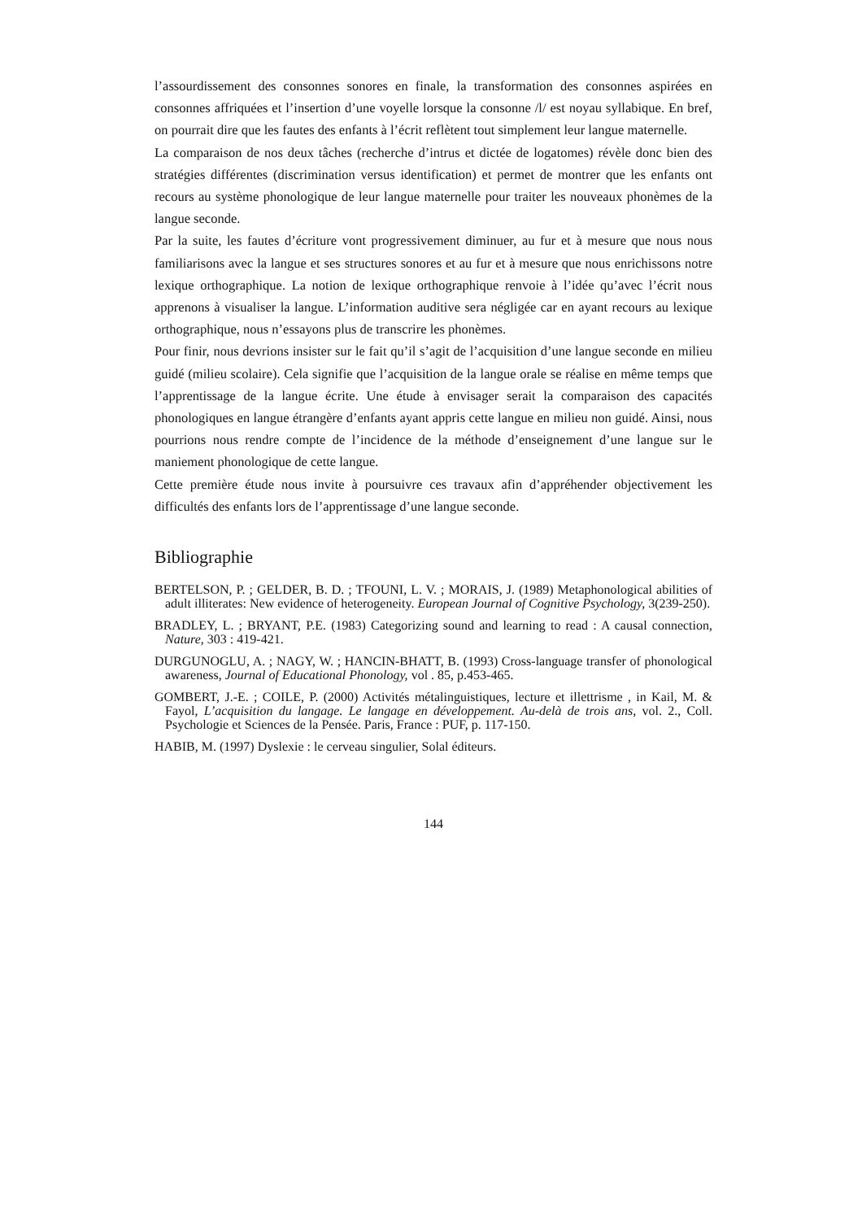l’assourdissement des consonnes sonores en finale, la transformation des consonnes aspirées en consonnes affriquées et l’insertion d’une voyelle lorsque la consonne /l/ est noyau syllabique. En bref, on pourrait dire que les fautes des enfants à l’écrit reflètent tout simplement leur langue maternelle.
La comparaison de nos deux tâches (recherche d’intrus et dictée de logatomes) révèle donc bien des stratégies différentes (discrimination versus identification) et permet de montrer que les enfants ont recours au système phonologique de leur langue maternelle pour traiter les nouveaux phonèmes de la langue seconde.
Par la suite, les fautes d’écriture vont progressivement diminuer, au fur et à mesure que nous nous familiarisons avec la langue et ses structures sonores et au fur et à mesure que nous enrichissons notre lexique orthographique. La notion de lexique orthographique renvoie à l’idée qu’avec l’écrit nous apprenons à visualiser la langue. L’information auditive sera négligée car en ayant recours au lexique orthographique, nous n’essayons plus de transcrire les phonèmes.
Pour finir, nous devrions insister sur le fait qu’il s’agit de l’acquisition d’une langue seconde en milieu guidé (milieu scolaire). Cela signifie que l’acquisition de la langue orale se réalise en même temps que l’apprentissage de la langue écrite. Une étude à envisager serait la comparaison des capacités phonologiques en langue étrangère d’enfants ayant appris cette langue en milieu non guidé. Ainsi, nous pourrions nous rendre compte de l’incidence de la méthode d’enseignement d’une langue sur le maniement phonologique de cette langue.
Cette première étude nous invite à poursuivre ces travaux afin d’appréhender objectivement les difficultés des enfants lors de l’apprentissage d’une langue seconde.
Bibliographie
BERTELSON, P. ; GELDER, B. D. ; TFOUNI, L. V. ; MORAIS, J. (1989) Metaphonological abilities of adult illiterates: New evidence of heterogeneity. European Journal of Cognitive Psychology, 3(239-250).
BRADLEY, L. ; BRYANT, P.E. (1983) Categorizing sound and learning to read : A causal connection, Nature, 303 : 419-421.
DURGUNOGLU, A. ; NAGY, W. ; HANCIN-BHATT, B. (1993) Cross-language transfer of phonological awareness, Journal of Educational Phonology, vol . 85, p.453-465.
GOMBERT, J.-E. ; COILE, P. (2000) Activités métalinguistiques, lecture et illettrisme , in Kail, M. & Fayol, L’acquisition du langage. Le langage en développement. Au-delà de trois ans, vol. 2., Coll. Psychologie et Sciences de la Pensée. Paris, France : PUF, p. 117-150.
HABIB, M. (1997) Dyslexie : le cerveau singulier, Solal éditeurs.
144